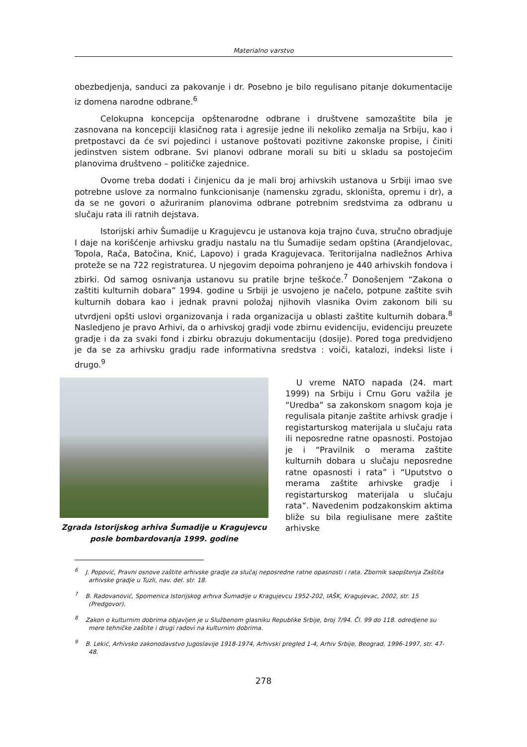Materialno varstvo
obezbedjenja, sanduci za pakovanje i dr. Posebno je bilo regulisano pitanje dokumentacije iz domena narodne odbrane.<sup>6</sup>
Celokupna koncepcija opštenarodne odbrane i društvene samozaštite bila je zasnovana na koncepciji klasičnog rata i agresije jedne ili nekoliko zemalja na Srbiju, kao i pretpostavci da će svi pojedinci i ustanove poštovati pozitivne zakonske propise, i činiti jedinstven sistem odbrane. Svi planovi odbrane morali su biti u skladu sa postojećim planovima društveno – političke zajednice.
Ovome treba dodati i činjenicu da je mali broj arhivskih ustanova u Srbiji imao sve potrebne uslove za normalno funkcionisanje (namensku zgradu, skloništa, opremu i dr), a da se ne govori o ažuriranim planovima odbrane potrebnim sredstvima za odbranu u slučaju rata ili ratnih dejstava.
Istorijski arhiv Šumadije u Kragujevcu je ustanova koja trajno čuva, stručno obradjuje I daje na korišćenje arhivsku gradju nastalu na tlu Šumadije sedam opština (Arandjelovac, Topola, Rača, Batočina, Knić, Lapovo) i grada Kragujevaca. Teritorijalna nadležnos Arhiva proteže se na 722 registraturea. U njegovim depoima pohranjeno je 440 arhivskih fondova i zbirki. Od samog osnivanja ustanovu su pratile brjne teškoće.<sup>7</sup> Donošenjem “Zakona o zaštiti kulturnih dobara” 1994. godine u Srbiji je usvojeno je načelo, potpune zaštite svih kulturnih dobara kao i jednak pravni položaj njihovih vlasnika Ovim zakonom bili su utvrdjeni opšti uslovi organizovanja i rada organizacija u oblasti zaštite kulturnih dobara.<sup>8</sup> Nasledjeno je pravo Arhivi, da o arhivskoj gradji vode zbirnu evidenciju, evidenciju preuzete gradje i da za svaki fond i zbirku obrazuju dokumentaciju (dosije). Pored toga predvidjeno je da se za arhivsku gradju rade informativna sredstva : voiči, katalozi, indeksi liste i drugo.<sup>9</sup>
Zgrada Istorijskog arhiva Šumadije u Kragujevcu posle bombardovanja 1999. godine
U vreme NATO napada (24. mart 1999) na Srbiju i Crnu Goru važila je “Uredba” sa zakonskom snagom koja je regulisala pitanje zaštite arhivsk gradje i registarturskog materijala u slučaju rata ili neposredne ratne opasnosti. Postojao je i “Pravilnik o merama zaštite kulturnih dobara u slučaju neposredne ratne opasnosti i rata” i “Uputstvo o merama zaštite arhivske gradje i registarturskog materijala u slučaju rata”. Navedenim podzakonskim aktima bliže su bila regiulisane mere zaštite arhivske
<sup>6</sup> J. Popović, Pravni osnove zaštite arhivske gradje za slučaj neposredne ratne opasnosti i rata. Zbornik saopštenja Zaštita arhivske gradje u Tuzli, nav. del. str. 18.
<sup>7</sup> B. Radovanović, Spomenica Istorijskog arhiva Šumadije u Kragujevcu 1952-202, IAŠK, Kragujevac, 2002, str. 15 (Predgovor).
<sup>8</sup> Zakon o kulturnim dobrima objavljen je u Službenom glasniku Republike Srbije, broj 7/94. Čl. 99 do 118. odredjene su mere tehničke zaštite i drugi radovi na kulturnim dobrima.
<sup>9</sup> B. Lekić, Arhivsko zakonodavstvo Jugoslavije 1918-1974, Arhivski pregled 1-4, Arhiv Srbije, Beograd, 1996-1997, str. 47-48.
278